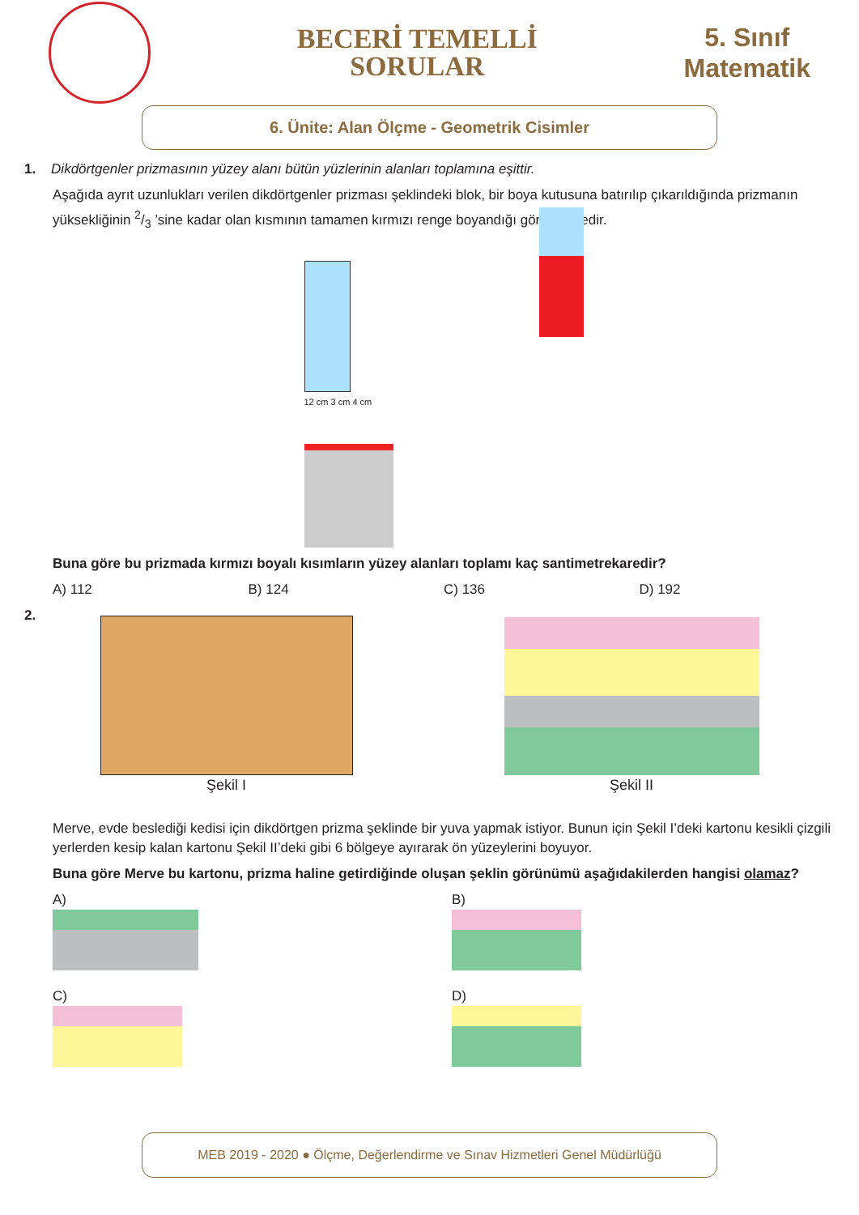BECERİ TEMELLİ
SORULAR
5. Sınıf
Matematik
6. Ünite: Alan Ölçme - Geometrik Cisimler
1. Dikdörtgenler prizmasının yüzey alanı bütün yüzlerinin alanları toplamına eşittir.
Aşağıda ayrıt uzunlukları verilen dikdörtgenler prizması şeklindeki blok, bir boya kutusuna batırılıp çıkarıldığında prizmanın yüksekliğinin 2/3 ’sine kadar olan kısmının tamamen kırmızı renge boyandığı görülmektedir.
12 cm 3 cm 4 cm
Buna göre bu prizmada kırmızı boyalı kısımların yüzey alanları toplamı kaç santimetrekaredir?
A) 112 B) 124 C) 136 D) 192
2.
Şekil I
Şekil II
Merve, evde beslediği kedisi için dikdörtgen prizma şeklinde bir yuva yapmak istiyor. Bunun için Şekil I’deki kartonu kesikli çizgili yerlerden kesip kalan kartonu Şekil II’deki gibi 6 bölgeye ayırarak ön yüzeylerini boyuyor.
Buna göre Merve bu kartonu, prizma haline getirdiğinde oluşan şeklin görünümü aşağıdakilerden hangisi olamaz?
A)
B)
C)
D)
MEB 2019 - 2020 ● Ölçme, Değerlendirme ve Sınav Hizmetleri Genel Müdürlüğü